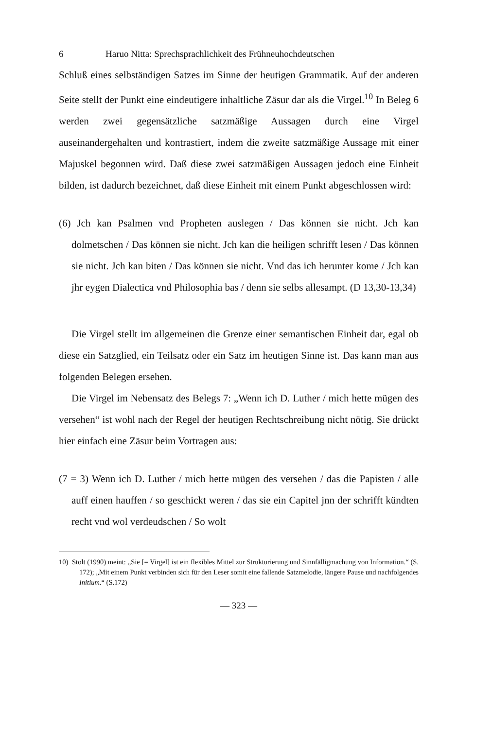6 Haruo Nitta: Sprechsprachlichkeit des Frühneuhochdeutschen
Schluß eines selbständigen Satzes im Sinne der heutigen Grammatik. Auf der anderen Seite stellt der Punkt eine eindeutigere inhaltliche Zäsur dar als die Virgel.<sup>10</sup> In Beleg 6 werden zwei gegensätzliche satzmäßige Aussagen durch eine Virgel auseinandergehalten und kontrastiert, indem die zweite satzmäßige Aussage mit einer Majuskel begonnen wird. Daß diese zwei satzmäßigen Aussagen jedoch eine Einheit bilden, ist dadurch bezeichnet, daß diese Einheit mit einem Punkt abgeschlossen wird:
(6) Jch kan Psalmen vnd Propheten auslegen / Das können sie nicht. Jch kan dolmetschen / Das können sie nicht. Jch kan die heiligen schrifft lesen / Das können sie nicht. Jch kan biten / Das können sie nicht. Vnd das ich herunter kome / Jch kan jhr eygen Dialectica vnd Philosophia bas / denn sie selbs allesampt. (D 13,30-13,34)
Die Virgel stellt im allgemeinen die Grenze einer semantischen Einheit dar, egal ob diese ein Satzglied, ein Teilsatz oder ein Satz im heutigen Sinne ist. Das kann man aus folgenden Belegen ersehen.
Die Virgel im Nebensatz des Belegs 7: „Wenn ich D. Luther / mich hette mügen des versehen“ ist wohl nach der Regel der heutigen Rechtschreibung nicht nötig. Sie drückt hier einfach eine Zäsur beim Vortragen aus:
(7 = 3) Wenn ich D. Luther / mich hette mügen des versehen / das die Papisten / alle auff einen hauffen / so geschickt weren / das sie ein Capitel jnn der schrifft kündten recht vnd wol verdeudschen / So wolt
10) Stolt (1990) meint: „Sie [= Virgel] ist ein flexibles Mittel zur Strukturierung und Sinnfälligmachung von Information.“ (S. 172); „Mit einem Punkt verbinden sich für den Leser somit eine fallende Satzmelodie, längere Pause und nachfolgendes Initium.“ (S.172)
— 323 —